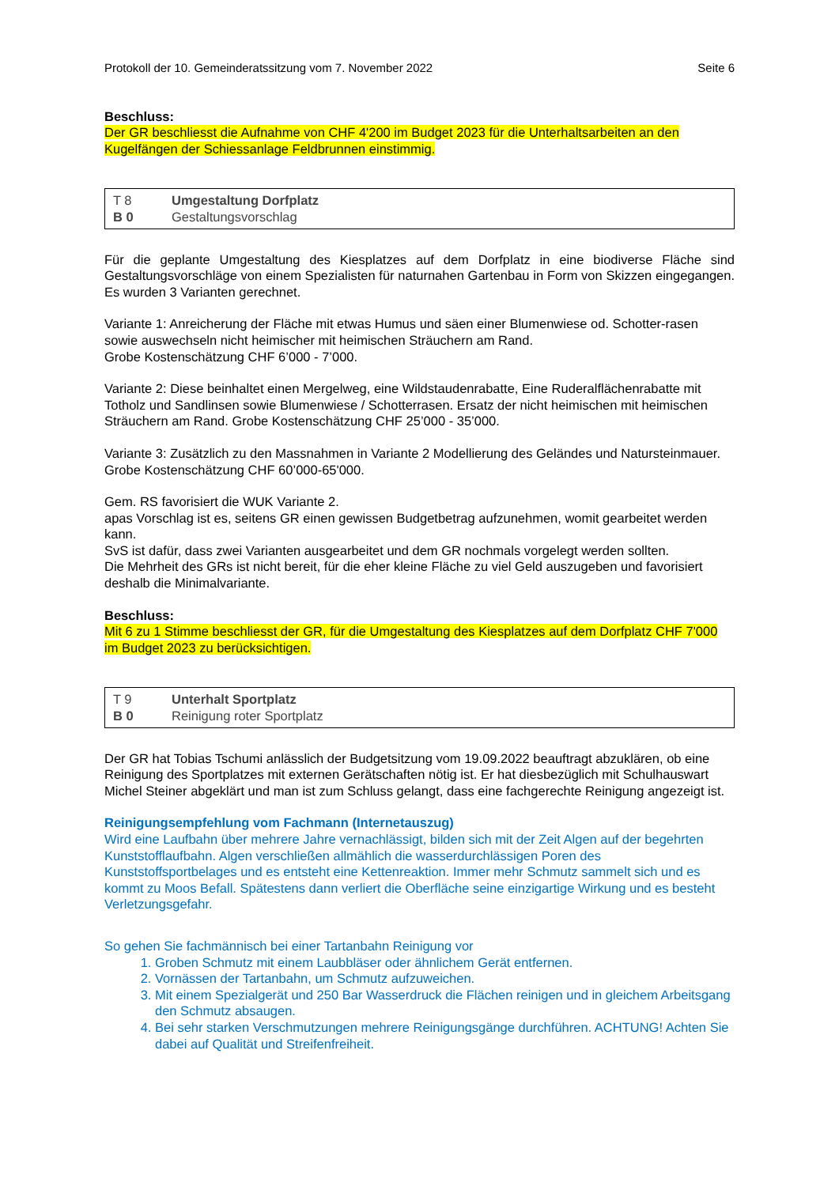Protokoll der 10. Gemeinderatssitzung vom 7. November 2022 Seite 6
Beschluss:
Der GR beschliesst die Aufnahme von CHF 4'200 im Budget 2023 für die Unterhaltsarbeiten an den Kugelfängen der Schiessanlage Feldbrunnen einstimmig.
T 8 Umgestaltung Dorfplatz
B 0 Gestaltungsvorschlag
Für die geplante Umgestaltung des Kiesplatzes auf dem Dorfplatz in eine biodiverse Fläche sind Gestaltungsvorschläge von einem Spezialisten für naturnahen Gartenbau in Form von Skizzen eingegangen. Es wurden 3 Varianten gerechnet.
Variante 1: Anreicherung der Fläche mit etwas Humus und säen einer Blumenwiese od. Schotter-rasen sowie auswechseln nicht heimischer mit heimischen Sträuchern am Rand.
Grobe Kostenschätzung CHF 6’000 - 7’000.
Variante 2: Diese beinhaltet einen Mergelweg, eine Wildstaudenrabatte, Eine Ruderalflächenrabatte mit Totholz und Sandlinsen sowie Blumenwiese / Schotterrasen. Ersatz der nicht heimischen mit heimischen Sträuchern am Rand. Grobe Kostenschätzung CHF 25’000 - 35’000.
Variante 3: Zusätzlich zu den Massnahmen in Variante 2 Modellierung des Geländes und Natursteinmauer. Grobe Kostenschätzung CHF 60’000-65'000.
Gem. RS favorisiert die WUK Variante 2.
apas Vorschlag ist es, seitens GR einen gewissen Budgetbetrag aufzunehmen, womit gearbeitet werden kann.
SvS ist dafür, dass zwei Varianten ausgearbeitet und dem GR nochmals vorgelegt werden sollten.
Die Mehrheit des GRs ist nicht bereit, für die eher kleine Fläche zu viel Geld auszugeben und favorisiert deshalb die Minimalvariante.
Beschluss:
Mit 6 zu 1 Stimme beschliesst der GR, für die Umgestaltung des Kiesplatzes auf dem Dorfplatz CHF 7'000 im Budget 2023 zu berücksichtigen.
T 9 Unterhalt Sportplatz
B 0 Reinigung roter Sportplatz
Der GR hat Tobias Tschumi anlässlich der Budgetsitzung vom 19.09.2022 beauftragt abzuklären, ob eine Reinigung des Sportplatzes mit externen Gerätschaften nötig ist. Er hat diesbezüglich mit Schulhauswart Michel Steiner abgeklärt und man ist zum Schluss gelangt, dass eine fachgerechte Reinigung angezeigt ist.
Reinigungsempfehlung vom Fachmann (Internetauszug)
Wird eine Laufbahn über mehrere Jahre vernachlässigt, bilden sich mit der Zeit Algen auf der begehrten Kunststofflaufbahn. Algen verschließen allmählich die wasserdurchlässigen Poren des Kunststoffsportbelages und es entsteht eine Kettenreaktion. Immer mehr Schmutz sammelt sich und es kommt zu Moos Befall. Spätestens dann verliert die Oberfläche seine einzigartige Wirkung und es besteht Verletzungsgefahr.
So gehen Sie fachmännisch bei einer Tartanbahn Reinigung vor
1. Groben Schmutz mit einem Laubbläser oder ähnlichem Gerät entfernen.
2. Vornässen der Tartanbahn, um Schmutz aufzuweichen.
3. Mit einem Spezialgerät und 250 Bar Wasserdruck die Flächen reinigen und in gleichem Arbeitsgang den Schmutz absaugen.
4. Bei sehr starken Verschmutzungen mehrere Reinigungsgänge durchführen. ACHTUNG! Achten Sie dabei auf Qualität und Streifenfreiheit.